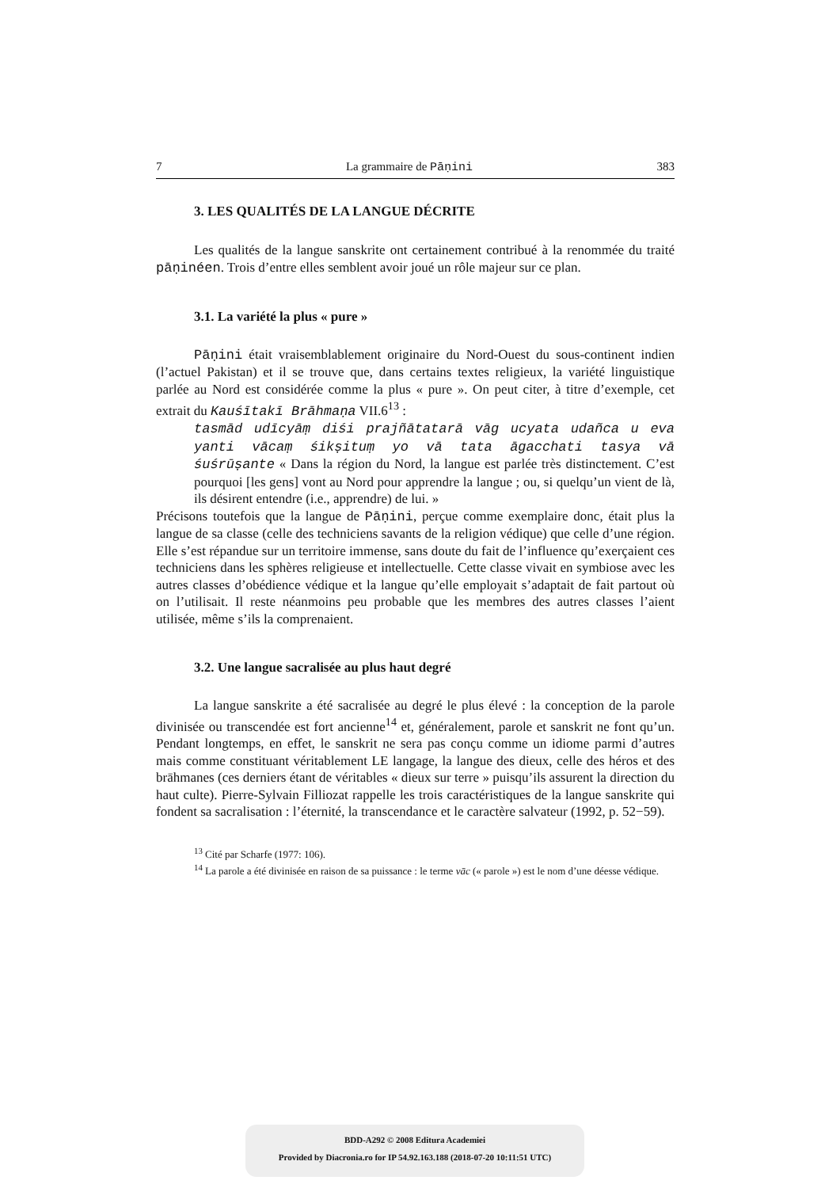7 La grammaire de Pāṇini 383
3. LES QUALITÉS DE LA LANGUE DÉCRITE
Les qualités de la langue sanskrite ont certainement contribué à la renommée du traité pāṇinéen. Trois d’entre elles semblent avoir joué un rôle majeur sur ce plan.
3.1. La variété la plus « pure »
Pāṇini était vraisemblablement originaire du Nord-Ouest du sous-continent indien (l’actuel Pakistan) et il se trouve que, dans certains textes religieux, la variété linguistique parlée au Nord est considérée comme la plus « pure ». On peut citer, à titre d’exemple, cet extrait du Kauśītakī Brāhmaṇa VII.6<sup>13</sup> :
tasmād udīcyāṃ diśi prajñātatarā vāg ucyata udañca u eva yanti vācaṃ śikṣituṃ yo vā tata āgacchati tasya vā śuśrūṣante « Dans la région du Nord, la langue est parlée très distinctement. C’est pourquoi [les gens] vont au Nord pour apprendre la langue ; ou, si quelqu’un vient de là, ils désirent entendre (i.e., apprendre) de lui. »
Précisons toutefois que la langue de Pāṇini, perçue comme exemplaire donc, était plus la langue de sa classe (celle des techniciens savants de la religion védique) que celle d’une région. Elle s’est répandue sur un territoire immense, sans doute du fait de l’influence qu’exerçaient ces techniciens dans les sphères religieuse et intellectuelle. Cette classe vivait en symbiose avec les autres classes d’obédience védique et la langue qu’elle employait s’adaptait de fait partout où on l’utilisait. Il reste néanmoins peu probable que les membres des autres classes l’aient utilisée, même s’ils la comprenaient.
3.2. Une langue sacralisée au plus haut degré
La langue sanskrite a été sacralisée au degré le plus élevé : la conception de la parole divinisée ou transcendée est fort ancienne<sup>14</sup> et, généralement, parole et sanskrit ne font qu’un. Pendant longtemps, en effet, le sanskrit ne sera pas conçu comme un idiome parmi d’autres mais comme constituant véritablement LE langage, la langue des dieux, celle des héros et des brāhmanes (ces derniers étant de véritables « dieux sur terre » puisqu’ils assurent la direction du haut culte). Pierre-Sylvain Filliozat rappelle les trois caractéristiques de la langue sanskrite qui fondent sa sacralisation : l’éternité, la transcendance et le caractère salvateur (1992, p. 52−59).
<sup>13</sup> Cité par Scharfe (1977: 106).
<sup>14</sup> La parole a été divinisée en raison de sa puissance : le terme vāc (« parole ») est le nom d’une déesse védique.
BDD-A292 © 2008 Editura Academiei
Provided by Diacronia.ro for IP 54.92.163.188 (2018-07-20 10:11:51 UTC)